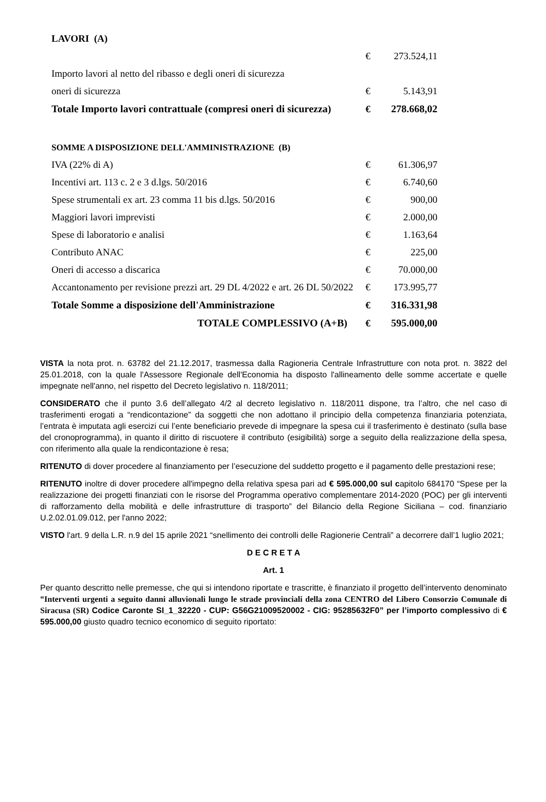| LAVORI (A) | | |
| | € | 273.524,11 |
| Importo lavori al netto del ribasso e degli oneri di sicurezza | | |
| oneri di sicurezza | € | 5.143,91 |
| Totale Importo lavori contrattuale (compresi oneri di sicurezza) | € | 278.668,02 |
| SOMME A DISPOSIZIONE DELL'AMMINISTRAZIONE (B) | | |
| IVA (22% di A) | € | 61.306,97 |
| Incentivi art. 113 c. 2 e 3 d.lgs. 50/2016 | € | 6.740,60 |
| Spese strumentali ex art. 23 comma 11 bis d.lgs. 50/2016 | € | 900,00 |
| Maggiori lavori imprevisti | € | 2.000,00 |
| Spese di laboratorio e analisi | € | 1.163,64 |
| Contributo ANAC | € | 225,00 |
| Oneri di accesso a discarica | € | 70.000,00 |
| Accantonamento per revisione prezzi art. 29 DL 4/2022 e art. 26 DL 50/2022 | € | 173.995,77 |
| Totale Somme a disposizione dell'Amministrazione | € | 316.331,98 |
| TOTALE COMPLESSIVO (A+B) | € | 595.000,00 |
VISTA la nota prot. n. 63782 del 21.12.2017, trasmessa dalla Ragioneria Centrale Infrastrutture con nota prot. n. 3822 del 25.01.2018, con la quale l'Assessore Regionale dell'Economia ha disposto l'allineamento delle somme accertate e quelle impegnate nell'anno, nel rispetto del Decreto legislativo n. 118/2011;
CONSIDERATO che il punto 3.6 dell’allegato 4/2 al decreto legislativo n. 118/2011 dispone, tra l’altro, che nel caso di trasferimenti erogati a “rendicontazione” da soggetti che non adottano il principio della competenza finanziaria potenziata, l’entrata è imputata agli esercizi cui l’ente beneficiario prevede di impegnare la spesa cui il trasferimento è destinato (sulla base del cronoprogramma), in quanto il diritto di riscuotere il contributo (esigibilità) sorge a seguito della realizzazione della spesa, con riferimento alla quale la rendicontazione è resa;
RITENUTO di dover procedere al finanziamento per l’esecuzione del suddetto progetto e il pagamento delle prestazioni rese;
RITENUTO inoltre di dover procedere all'impegno della relativa spesa pari ad € 595.000,00 sul capitolo 684170 “Spese per la realizzazione dei progetti finanziati con le risorse del Programma operativo complementare 2014-2020 (POC) per gli interventi di rafforzamento della mobilità e delle infrastrutture di trasporto” del Bilancio della Regione Siciliana – cod. finanziario U.2.02.01.09.012, per l'anno 2022;
VISTO l'art. 9 della L.R. n.9 del 15 aprile 2021 “snellimento dei controlli delle Ragionerie Centrali” a decorrere dall’1 luglio 2021;
D E C R E T A
Art. 1
Per quanto descritto nelle premesse, che qui si intendono riportate e trascritte, è finanziato il progetto dell’intervento denominato “Interventi urgenti a seguito danni alluvionali lungo le strade provinciali della zona CENTRO del Libero Consorzio Comunale di Siracusa (SR) Codice Caronte SI_1_32220 - CUP: G56G21009520002 - CIG: 95285632F0” per l’importo complessivo di € 595.000,00 giusto quadro tecnico economico di seguito riportato: